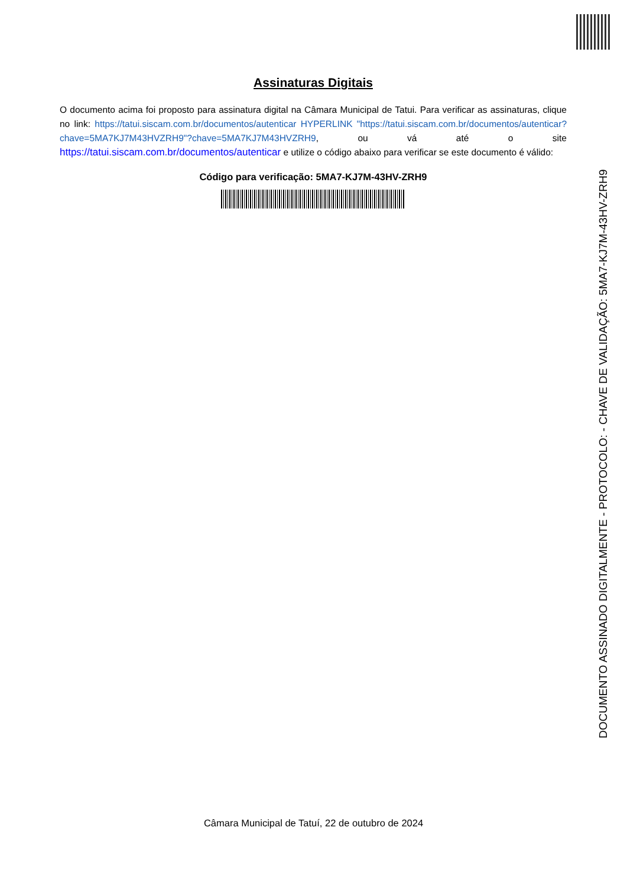Assinaturas Digitais
O documento acima foi proposto para assinatura digital na Câmara Municipal de Tatui. Para verificar as assinaturas, clique no link: https://tatui.siscam.com.br/documentos/autenticar HYPERLINK "https://tatui.siscam.com.br/documentos/autenticar?chave=5MA7KJ7M43HVZRH9"?chave=5MA7KJ7M43HVZRH9, ou vá até o site https://tatui.siscam.com.br/documentos/autenticar e utilize o código abaixo para verificar se este documento é válido:
Código para verificação: 5MA7-KJ7M-43HV-ZRH9
Câmara Municipal de Tatuí, 22 de outubro de 2024
DOCUMENTO ASSINADO DIGITALMENTE - PROTOCOLO: - CHAVE DE VALIDAÇÃO: 5MA7-KJ7M-43HV-ZRH9